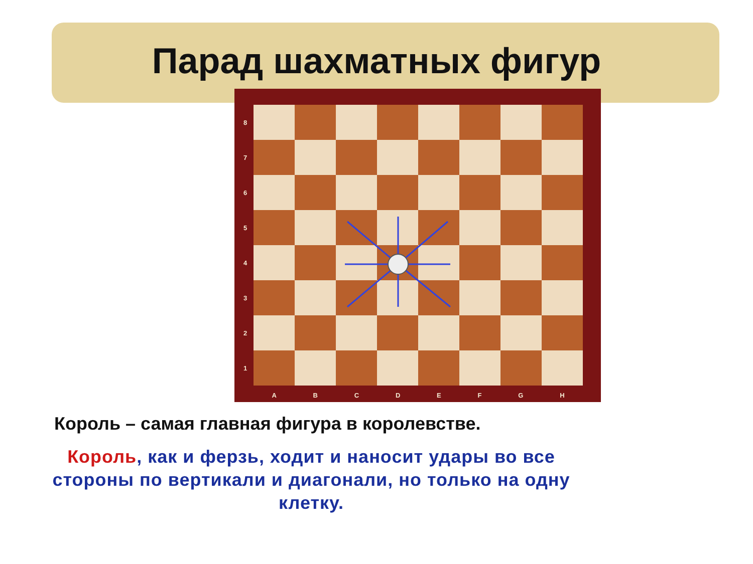Парад шахматных фигур
87654321
ABCDEFGH
Король – самая главная фигура в королевстве.
Король, как и ферзь, ходит и наносит удары во все стороны по вертикали и диагонали, но только на одну клетку.